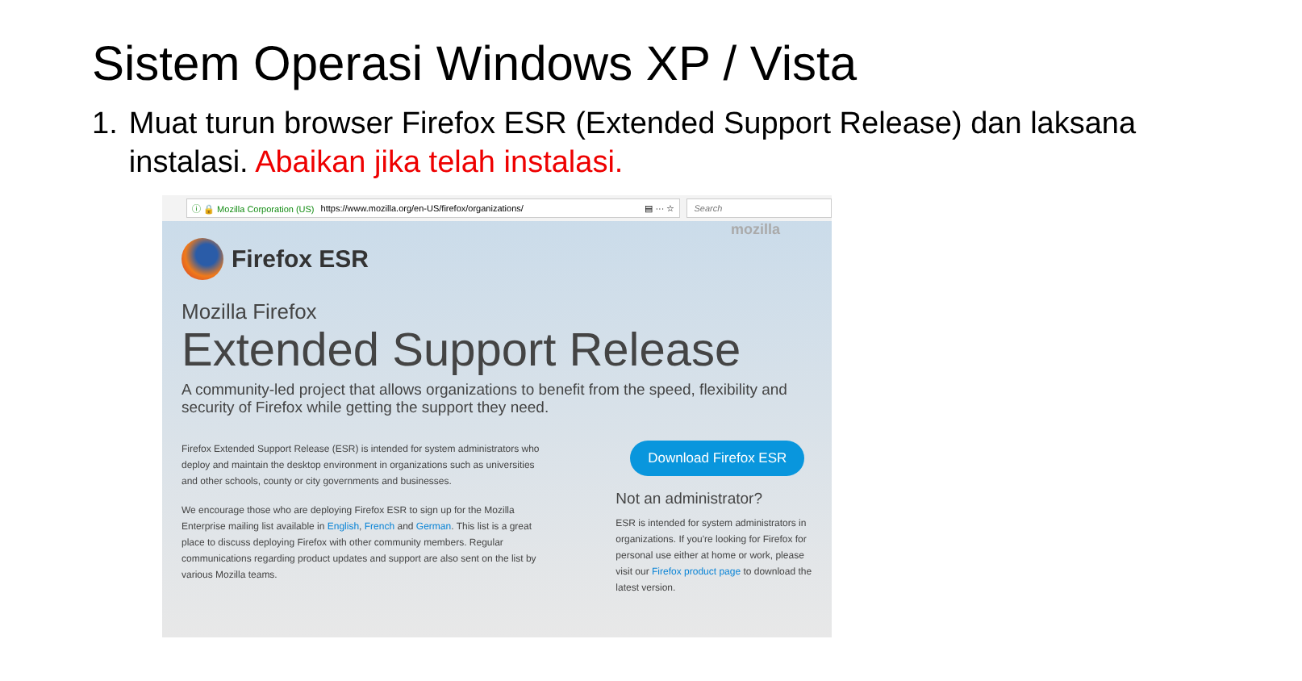Sistem Operasi Windows XP / Vista
1. Muat turun browser Firefox ESR (Extended Support Release) dan laksana instalasi. Abaikan jika telah instalasi.
ⓘ 🔒 Mozilla Corporation (US) https://www.mozilla.org/en-US/firefox/organizations/ ▤ ··· ☆ Search
mozilla
Firefox ESR
Mozilla Firefox
Extended Support Release
A community-led project that allows organizations to benefit from the speed, flexibility and security of Firefox while getting the support they need.
Firefox Extended Support Release (ESR) is intended for system administrators who deploy and maintain the desktop environment in organizations such as universities and other schools, county or city governments and businesses.
We encourage those who are deploying Firefox ESR to sign up for the Mozilla Enterprise mailing list available in English, French and German. This list is a great place to discuss deploying Firefox with other community members. Regular communications regarding product updates and support are also sent on the list by various Mozilla teams.
Download Firefox ESR
Not an administrator?
ESR is intended for system administrators in organizations. If you're looking for Firefox for personal use either at home or work, please visit our Firefox product page to download the latest version.